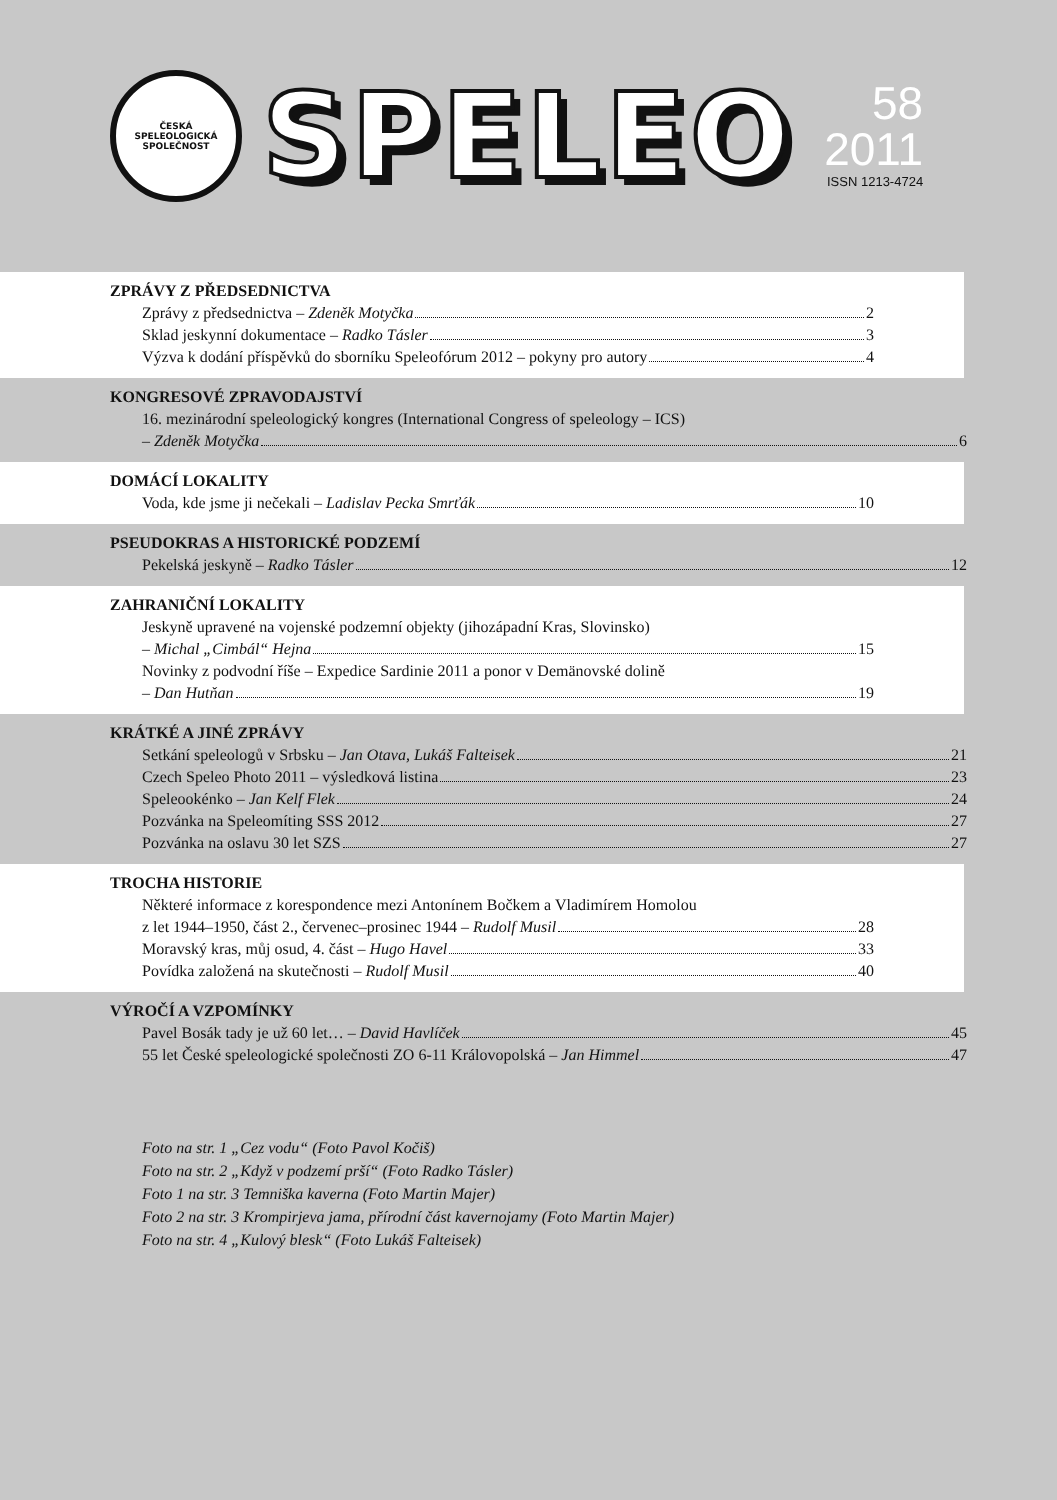ČESKÁ
SPELEOLOGICKÁ SPOLEČNOST
SPELEO
58
2011
ISSN 1213-4724
ZPRÁVY Z PŘEDSEDNICTVA
Zprávy z předsednictva – Zdeněk Motyčka 2
Sklad jeskynní dokumentace – Radko Tásler 3
Výzva k dodání příspěvků do sborníku Speleofórum 2012 – pokyny pro autory 4
KONGRESOVÉ ZPRAVODAJSTVÍ
16. mezinárodní speleologický kongres (International Congress of speleology – ICS)
– Zdeněk Motyčka 6
DOMÁCÍ LOKALITY
Voda, kde jsme ji nečekali – Ladislav Pecka Smrťák 10
PSEUDOKRAS A HISTORICKÉ PODZEMÍ
Pekelská jeskyně – Radko Tásler 12
ZAHRANIČNÍ LOKALITY
Jeskyně upravené na vojenské podzemní objekty (jihozápadní Kras, Slovinsko)
– Michal „Cimbál“ Hejna 15
Novinky z podvodní říše – Expedice Sardinie 2011 a ponor v Demänovské dolině
– Dan Hutňan 19
KRÁTKÉ A JINÉ ZPRÁVY
Setkání speleologů v Srbsku – Jan Otava, Lukáš Falteisek 21
Czech Speleo Photo 2011 – výsledková listina 23
Speleookénko – Jan Kelf Flek 24
Pozvánka na Speleomíting SSS 2012 27
Pozvánka na oslavu 30 let SZS 27
TROCHA HISTORIE
Některé informace z korespondence mezi Antonínem Bočkem a Vladimírem Homolou
z let 1944–1950, část 2., červenec–prosinec 1944 – Rudolf Musil 28
Moravský kras, můj osud, 4. část – Hugo Havel 33
Povídka založená na skutečnosti – Rudolf Musil 40
VÝROČÍ A VZPOMÍNKY
Pavel Bosák tady je už 60 let… – David Havlíček 45
55 let České speleologické společnosti ZO 6-11 Královopolská – Jan Himmel 47
Foto na str. 1 „Cez vodu“ (Foto Pavol Kočiš)
Foto na str. 2 „Když v podzemí prší“ (Foto Radko Tásler)
Foto 1 na str. 3 Temniška kaverna (Foto Martin Majer)
Foto 2 na str. 3 Krompirjeva jama, přírodní část kavernojamy (Foto Martin Majer)
Foto na str. 4 „Kulový blesk“ (Foto Lukáš Falteisek)